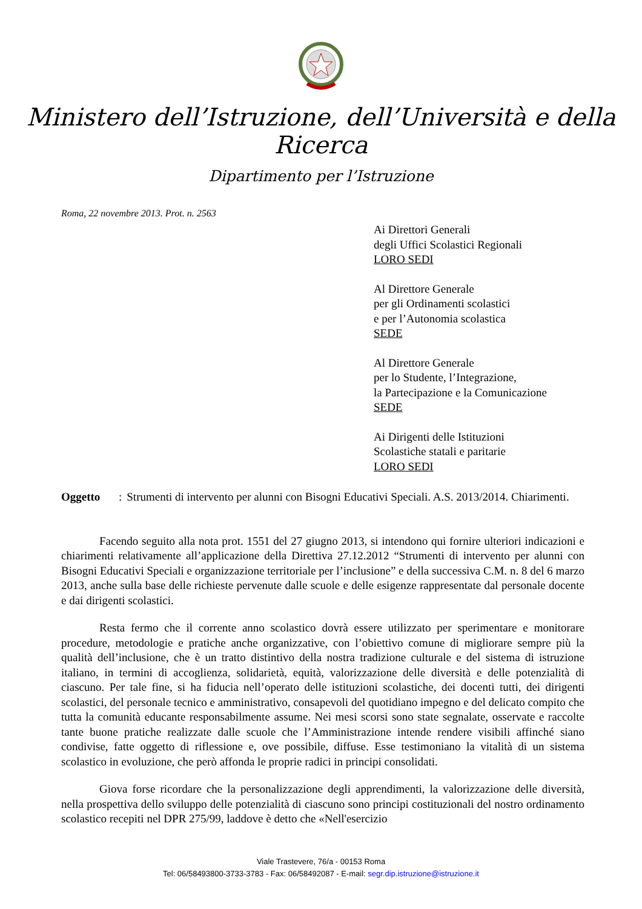Ministero dell’Istruzione, dell’Università e della Ricerca
Dipartimento per l’Istruzione
Roma, 22 novembre 2013. Prot. n. 2563
Ai Direttori Generali
degli Uffici Scolastici Regionali
LORO SEDI
Al Direttore Generale
per gli Ordinamenti scolastici
e per l’Autonomia scolastica
SEDE
Al Direttore Generale
per lo Studente, l’Integrazione,
la Partecipazione e la Comunicazione
SEDE
Ai Dirigenti delle Istituzioni
Scolastiche statali e paritarie
LORO SEDI
Oggetto: Strumenti di intervento per alunni con Bisogni Educativi Speciali. A.S. 2013/2014. Chiarimenti.
Facendo seguito alla nota prot. 1551 del 27 giugno 2013, si intendono qui fornire ulteriori indicazioni e chiarimenti relativamente all’applicazione della Direttiva 27.12.2012 “Strumenti di intervento per alunni con Bisogni Educativi Speciali e organizzazione territoriale per l’inclusione” e della successiva C.M. n. 8 del 6 marzo 2013, anche sulla base delle richieste pervenute dalle scuole e delle esigenze rappresentate dal personale docente e dai dirigenti scolastici.
Resta fermo che il corrente anno scolastico dovrà essere utilizzato per sperimentare e monitorare procedure, metodologie e pratiche anche organizzative, con l’obiettivo comune di migliorare sempre più la qualità dell’inclusione, che è un tratto distintivo della nostra tradizione culturale e del sistema di istruzione italiano, in termini di accoglienza, solidarietà, equità, valorizzazione delle diversità e delle potenzialità di ciascuno. Per tale fine, si ha fiducia nell’operato delle istituzioni scolastiche, dei docenti tutti, dei dirigenti scolastici, del personale tecnico e amministrativo, consapevoli del quotidiano impegno e del delicato compito che tutta la comunità educante responsabilmente assume. Nei mesi scorsi sono state segnalate, osservate e raccolte tante buone pratiche realizzate dalle scuole che l’Amministrazione intende rendere visibili affinché siano condivise, fatte oggetto di riflessione e, ove possibile, diffuse. Esse testimoniano la vitalità di un sistema scolastico in evoluzione, che però affonda le proprie radici in principi consolidati.
Giova forse ricordare che la personalizzazione degli apprendimenti, la valorizzazione delle diversità, nella prospettiva dello sviluppo delle potenzialità di ciascuno sono principi costituzionali del nostro ordinamento scolastico recepiti nel DPR 275/99, laddove è detto che «Nell'esercizio
Viale Trastevere, 76/a - 00153 Roma
Tel: 06/58493800-3733-3783 - Fax: 06/58492087 - E-mail: segr.dip.istruzione@istruzione.it